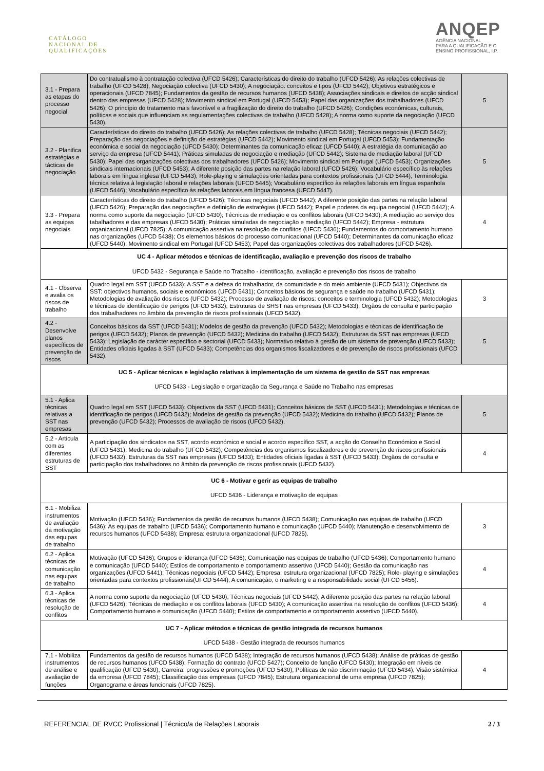CATÁLOGO
NACIONAL DE
QUALIFICAÇÕES
ANQEP
AGÊNCIA NACIONAL
PARA A QUALIFICAÇÃO E O
ENSINO PROFISSIONAL, I.P.
| 3.1 - Prepara as etapas do processo negocial | Do contratualismo à contratação colectiva (UFCD 5426); Características do direito do trabalho (UFCD 5426); As relações colectivas de trabalho (UFCD 5428); Negociação colectiva (UFCD 5430); A negociação: conceitos e tipos (UFCD 5442); Objetivos estratégicos e operacionais (UFCD 7845); Fundamentos da gestão de recursos humanos (UFCD 5438); Associações sindicais e direitos de acção sindical dentro das empresas (UFCD 5428); Movimento sindical em Portugal (UFCD 5453); Papel das organizações dos trabalhadores (UFCD 5426); O princípio do tratamento mais favorável e a fragilização do direito do trabalho (UFCD 5426); Condições económicas, culturais, políticas e sociais que influenciam as regulamentações colectivas de trabalho (UFCD 5428); A norma como suporte da negociação (UFCD 5430). | 5 |
| 3.2 - Planifica estratégias e tácticas de negociação | Características do direito do trabalho (UFCD 5426); As relações colectivas de trabalho (UFCD 5428); Técnicas negociais (UFCD 5442); Preparação das negociações e definição de estratégias (UFCD 5442); Movimento sindical em Portugal (UFCD 5453); Fundamentação económica e social da negociação (UFCD 5430); Determinantes da comunicação eficaz (UFCD 5440); A estratégia da comunicação ao serviço da empresa (UFCD 5441); Práticas simuladas de negociação e mediação (UFCD 5442); Sistema de mediação laboral (UFCD 5430); Papel das organizações colectivas dos trabalhadores (UFCD 5426); Movimento sindical em Portugal (UFCD 5453); Organizações sindicais internacionais (UFCD 5453); A diferente posição das partes na relação laboral (UFCD 5426); Vocabulário específico às relações laborais em língua inglesa (UFCD 5443); Role-playing e simulações orientadas para contextos profissionais (UFCD 5444); Terminologia técnica relativa à legislação laboral e relações laborais (UFCD 5445); Vocabulário específico às relações laborais em língua espanhola (UFCD 5446); Vocabulário específico às relações laborais em língua francesa (UFCD 5447). | 5 |
| 3.3 - Prepara as equipas negociais | Características do direito do trabalho (UFCD 5426); Técnicas negociais (UFCD 5442); A diferente posição das partes na relação laboral (UFCD 5426); Preparação das negociações e definição de estratégias (UFCD 5442); Papel e poderes da equipa negocial (UFCD 5442); A norma como suporte da negociação (UFCD 5430); Técnicas de mediação e os conflitos laborais (UFCD 5430); A mediação ao serviço dos tabalhadores e das empresas (UFCD 5430); Práticas simuladas de negociação e mediação (UFCD 5442); Empresa - estrutura organizacional (UFCD 7825); A comunicação assertiva na resolução de conflitos (UFCD 5436); Fundamentos do comportamento humano nas organizações (UFCD 5438); Os elementos básicos do processo comunicacional (UFCD 5440); Determinantes da comunicação eficaz (UFCD 5440); Movimento sindical em Portugal (UFCD 5453); Papel das organizações colectivas dos trabalhadores (UFCD 5426). | 4 |
| UC 4 - Aplicar métodos e técnicas de identificação, avaliação e prevenção dos riscos de trabalho UFCD 5432 - Segurança e Saúde no Trabalho - identificação, avaliação e prevenção dos riscos de trabalho | | |
| 4.1 - Observa e avalia os riscos de trabalho | Quadro legal em SST (UFCD 5433); A SST e a defesa do trabalhador, da comunidade e do meio ambiente (UFCD 5431); Objectivos da SST: objectivos humanos, sociais e económicos (UFCD 5431); Conceitos básicos de segurança e saúde no trabalho (UFCD 5431); Metodologias de avaliação dos riscos (UFCD 5432); Processo de avaliação de riscos: conceitos e terminologia (UFCD 5432); Metodologias e técnicas de identificação de perigos (UFCD 5432); Estruturas de SHST nas empresas (UFCD 5433); Órgãos de consulta e participação dos trabalhadores no âmbito da prevenção de riscos profissionais (UFCD 5432). | 3 |
| 4.2 - Desenvolve planos específicos de prevenção de riscos | Conceitos básicos da SST (UFCD 5431); Modelos de gestão da prevenção (UFCD 5432); Metodologias e técnicas de identificação de perigos (UFCD 5432); Planos de prevenção (UFCD 5432); Medicina do trabalho (UFCD 5432); Estruturas da SST nas empresas (UFCD 5433); Legislação de carácter específico e sectorial (UFCD 5433); Normativo relativo à gestão de um sistema de prevenção (UFCD 5433); Entidades oficiais ligadas à SST (UFCD 5433); Competências dos organismos fiscalizadores e de prevenção de riscos profissionais (UFCD 5432). | 5 |
| UC 5 - Aplicar técnicas e legislação relativas à implementação de um sistema de gestão de SST nas empresas UFCD 5433 - Legislação e organização da Segurança e Saúde no Trabalho nas empresas | | |
| 5.1 - Aplica técnicas relativas a SST nas empresas | Quadro legal em SST (UFCD 5433); Objectivos da SST (UFCD 5431); Conceitos básicos de SST (UFCD 5431); Metodologias e técnicas de identificação de perigos (UFCD 5432); Modelos de gestão da prevenção (UFCD 5432); Medicina do trabalho (UFCD 5432); Planos de prevenção (UFCD 5432); Processos de avaliação de riscos (UFCD 5432). | 5 |
| 5.2 - Articula com as diferentes estruturas de SST | A participação dos sindicatos na SST, acordo económico e social e acordo específico SST, a acção do Conselho Económico e Social (UFCD 5431); Medicina do trabalho (UFCD 5432); Competências dos organismos fiscalizadores e de prevenção de riscos profissionais (UFCD 5432); Estruturas da SST nas empresas (UFCD 5433); Entidades oficiais ligadas à SST (UFCD 5433); Órgãos de consulta e participação dos trabalhadores no âmbito da prevenção de riscos profissionais (UFCD 5432). | 4 |
| UC 6 - Motivar e gerir as equipas de trabalho UFCD 5436 - Liderança e motivação de equipas | | |
| 6.1 - Mobiliza instrumentos de avaliação da motivação das equipas de trabalho | Motivação (UFCD 5436); Fundamentos da gestão de recursos humanos (UFCD 5438); Comunicação nas equipas de trabalho (UFCD 5436); As equipas de trabalho (UFCD 5436); Comportamento humano e comunicação (UFCD 5440); Manutenção e desenvolvimento de recursos humanos (UFCD 5438); Empresa: estrutura organizacional (UFCD 7825). | 3 |
| 6.2 - Aplica técnicas de comunicação nas equipas de trabalho | Motivação (UFCD 5436); Grupos e liderança (UFCD 5436); Comunicação nas equipas de trabalho (UFCD 5436); Comportamento humano e comunicação (UFCD 5440); Estilos de comportamento e comportamento assertivo (UFCD 5440); Gestão da comunicação nas organizações (UFCD 5441); Técnicas negociais (UFCD 5442); Empresa: estrutura organizacional (UFCD 7825); Role- playing e simulações orientadas para contextos profissionais(UFCD 5444); A comunicação, o marketing e a responsabilidade social (UFCD 5456). | 4 |
| 6.3 - Aplica técnicas de resolução de conflitos | A norma como suporte da negociação (UFCD 5430); Técnicas negociais (UFCD 5442); A diferente posição das partes na relação laboral (UFCD 5426); Técnicas de mediação e os conflitos laborais (UFCD 5430); A comunicação assertiva na resolução de conflitos (UFCD 5436); Comportamento humano e comunicação (UFCD 5440); Estilos de comportamento e comportamento assertivo (UFCD 5440). | 4 |
| UC 7 - Aplicar métodos e técnicas de gestão integrada de recursos humanos UFCD 5438 - Gestão integrada de recursos humanos | | |
| 7.1 - Mobiliza instrumentos de análise e avaliação de funções | Fundamentos da gestão de recursos humanos (UFCD 5438); Integração de recursos humanos (UFCD 5438); Análise de práticas de gestão de recursos humanos (UFCD 5438); Formação do contrato (UFCD 5427); Conceito de função (UFCD 5430); Integração em níveis de qualificação (UFCD 5430); Carreira: progressões e promoções (UFCD 5430); Políticas de não discriminação (UFCD 5434); Visão sistémica da empresa (UFCD 7845); Classificação das empresas (UFCD 7845); Estrutura organizacional de uma empresa (UFCD 7825); Organograma e áreas funcionais (UFCD 7825). | 4 |
REFERENCIAL DE RVCC Profissional | Técnico/a de Relações Laborais 2 / 3